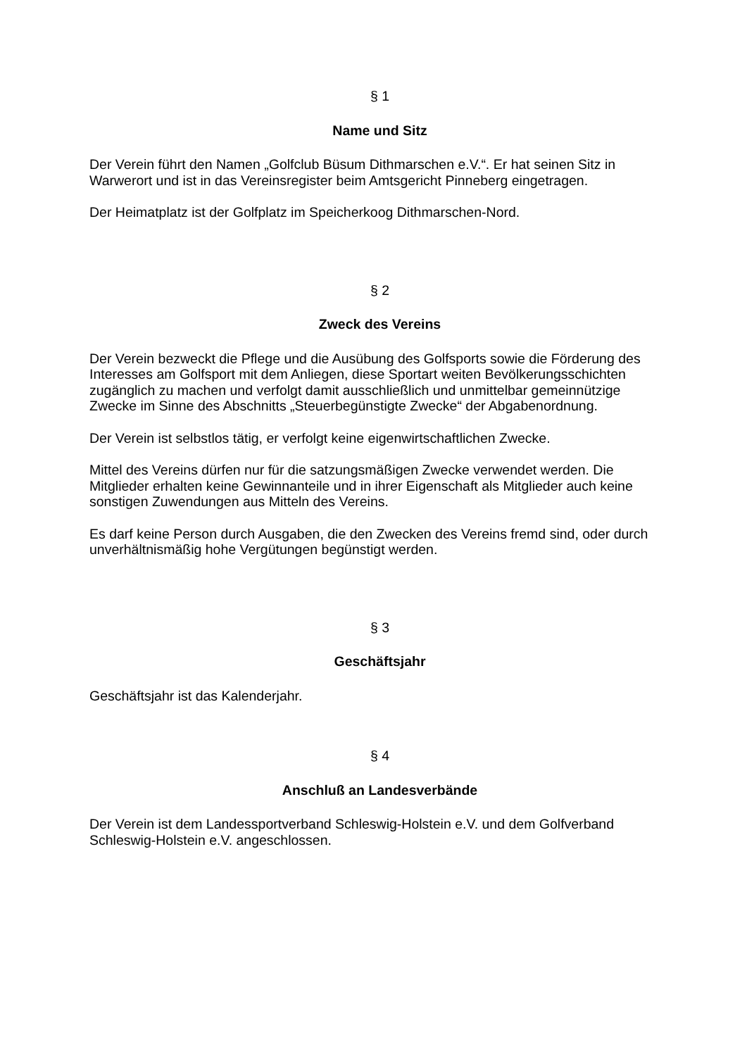§ 1
Name und Sitz
Der Verein führt den Namen „Golfclub Büsum Dithmarschen e.V.“. Er hat seinen Sitz in Warwerort und ist in das Vereinsregister beim Amtsgericht Pinneberg eingetragen.
Der Heimatplatz ist der Golfplatz im Speicherkoog Dithmarschen-Nord.
§ 2
Zweck des Vereins
Der Verein bezweckt die Pflege und die Ausübung des Golfsports sowie die Förderung des Interesses am Golfsport mit dem Anliegen, diese Sportart weiten Bevölkerungsschichten zugänglich zu machen und verfolgt damit ausschließlich und unmittelbar gemeinnützige Zwecke im Sinne des Abschnitts „Steuerbegünstigte Zwecke“ der Abgabenordnung.
Der Verein ist selbstlos tätig, er verfolgt keine eigenwirtschaftlichen Zwecke.
Mittel des Vereins dürfen nur für die satzungsmäßigen Zwecke verwendet werden. Die Mitglieder erhalten keine Gewinnanteile und in ihrer Eigenschaft als Mitglieder auch keine sonstigen Zuwendungen aus Mitteln des Vereins.
Es darf keine Person durch Ausgaben, die den Zwecken des Vereins fremd sind, oder durch unverhältnismäßig hohe Vergütungen begünstigt werden.
§ 3
Geschäftsjahr
Geschäftsjahr ist das Kalenderjahr.
§ 4
Anschluß an Landesverbände
Der Verein ist dem Landessportverband Schleswig-Holstein e.V. und dem Golfverband Schleswig-Holstein e.V. angeschlossen.